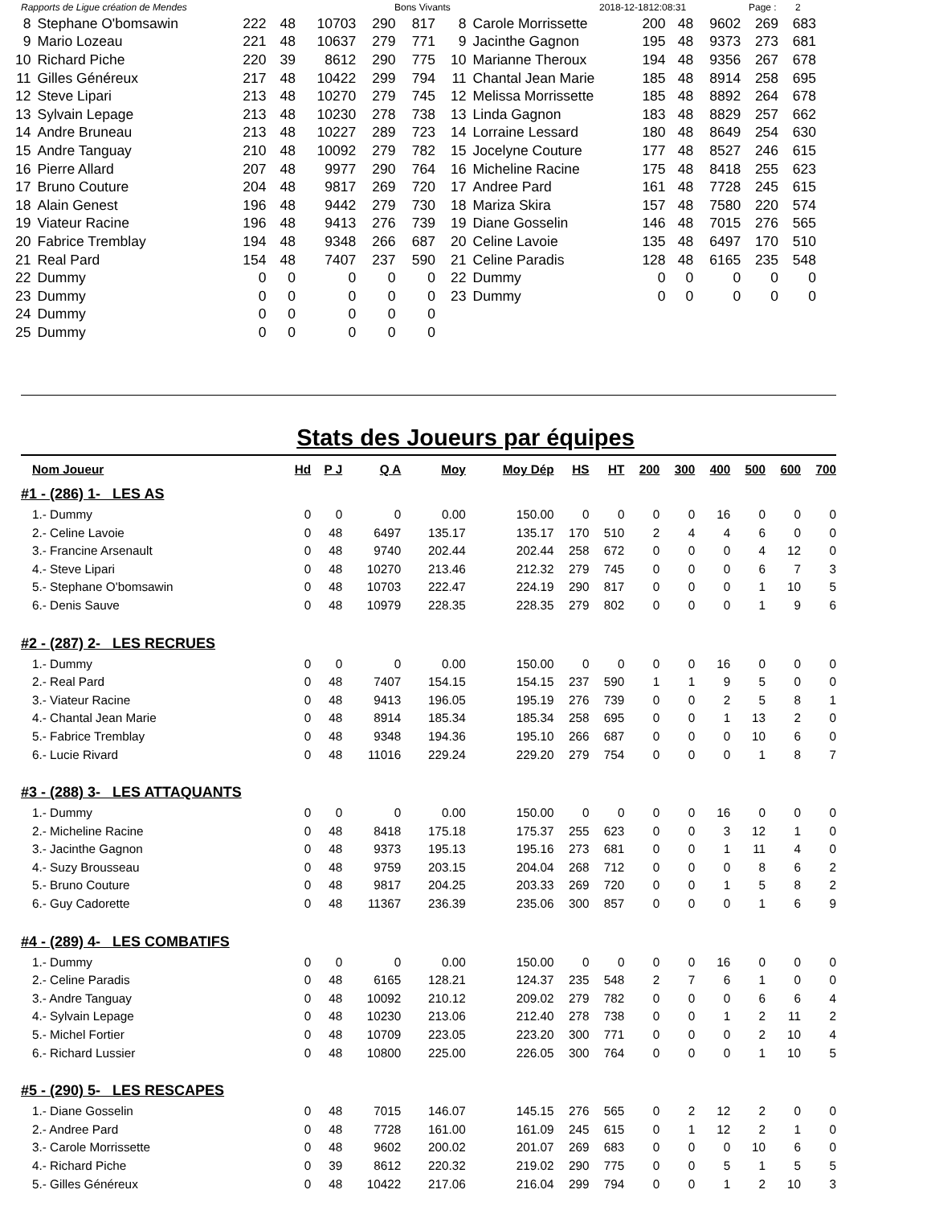Rapports de Ligue création de Mendes Bons Vivants 2018-12-1812:08:31 Page : 2
| 8 | Stephane O'bomsawin | 222 | 48 | 10703 | 290 | 817 |
| 9 | Mario Lozeau | 221 | 48 | 10637 | 279 | 771 |
| 10 | Richard Piche | 220 | 39 | 8612 | 290 | 775 |
| 11 | Gilles Généreux | 217 | 48 | 10422 | 299 | 794 |
| 12 | Steve Lipari | 213 | 48 | 10270 | 279 | 745 |
| 13 | Sylvain Lepage | 213 | 48 | 10230 | 278 | 738 |
| 14 | Andre Bruneau | 213 | 48 | 10227 | 289 | 723 |
| 15 | Andre Tanguay | 210 | 48 | 10092 | 279 | 782 |
| 16 | Pierre Allard | 207 | 48 | 9977 | 290 | 764 |
| 17 | Bruno Couture | 204 | 48 | 9817 | 269 | 720 |
| 18 | Alain Genest | 196 | 48 | 9442 | 279 | 730 |
| 19 | Viateur Racine | 196 | 48 | 9413 | 276 | 739 |
| 20 | Fabrice Tremblay | 194 | 48 | 9348 | 266 | 687 |
| 21 | Real Pard | 154 | 48 | 7407 | 237 | 590 |
| 22 | Dummy | 0 | 0 | 0 | 0 | 0 |
| 23 | Dummy | 0 | 0 | 0 | 0 | 0 |
| 24 | Dummy | 0 | 0 | 0 | 0 | 0 |
| 25 | Dummy | 0 | 0 | 0 | 0 | 0 |
| 8 | Carole Morrissette | 200 | 48 | 9602 | 269 | 683 |
| 9 | Jacinthe Gagnon | 195 | 48 | 9373 | 273 | 681 |
| 10 | Marianne Theroux | 194 | 48 | 9356 | 267 | 678 |
| 11 | Chantal Jean Marie | 185 | 48 | 8914 | 258 | 695 |
| 12 | Melissa Morrissette | 185 | 48 | 8892 | 264 | 678 |
| 13 | Linda Gagnon | 183 | 48 | 8829 | 257 | 662 |
| 14 | Lorraine Lessard | 180 | 48 | 8649 | 254 | 630 |
| 15 | Jocelyne Couture | 177 | 48 | 8527 | 246 | 615 |
| 16 | Micheline Racine | 175 | 48 | 8418 | 255 | 623 |
| 17 | Andree Pard | 161 | 48 | 7728 | 245 | 615 |
| 18 | Mariza Skira | 157 | 48 | 7580 | 220 | 574 |
| 19 | Diane Gosselin | 146 | 48 | 7015 | 276 | 565 |
| 20 | Celine Lavoie | 135 | 48 | 6497 | 170 | 510 |
| 21 | Celine Paradis | 128 | 48 | 6165 | 235 | 548 |
| 22 | Dummy | 0 | 0 | 0 | 0 | 0 |
| 23 | Dummy | 0 | 0 | 0 | 0 | 0 |
Stats des Joueurs par équipes
| Nom Joueur | Hd | P J | Q A | Moy | Moy Dép | HS | HT | 200 | 300 | 400 | 500 | 600 | 700 |
| --- | --- | --- | --- | --- | --- | --- | --- | --- | --- | --- | --- | --- | --- |
| #1 - (286) 1- LES AS | | | | | | | | | | | | | |
| 1.- Dummy | 0 | 0 | 0 | 0.00 | 150.00 | 0 | 0 | 0 | 0 | 16 | 0 | 0 | 0 |
| 2.- Celine Lavoie | 0 | 48 | 6497 | 135.17 | 135.17 | 170 | 510 | 2 | 4 | 4 | 6 | 0 | 0 |
| 3.- Francine Arsenault | 0 | 48 | 9740 | 202.44 | 202.44 | 258 | 672 | 0 | 0 | 0 | 4 | 12 | 0 |
| 4.- Steve Lipari | 0 | 48 | 10270 | 213.46 | 212.32 | 279 | 745 | 0 | 0 | 0 | 6 | 7 | 3 |
| 5.- Stephane O'bomsawin | 0 | 48 | 10703 | 222.47 | 224.19 | 290 | 817 | 0 | 0 | 0 | 1 | 10 | 5 |
| 6.- Denis Sauve | 0 | 48 | 10979 | 228.35 | 228.35 | 279 | 802 | 0 | 0 | 0 | 1 | 9 | 6 |
| #2 - (287) 2- LES RECRUES | | | | | | | | | | | | | |
| 1.- Dummy | 0 | 0 | 0 | 0.00 | 150.00 | 0 | 0 | 0 | 0 | 16 | 0 | 0 | 0 |
| 2.- Real Pard | 0 | 48 | 7407 | 154.15 | 154.15 | 237 | 590 | 1 | 1 | 9 | 5 | 0 | 0 |
| 3.- Viateur Racine | 0 | 48 | 9413 | 196.05 | 195.19 | 276 | 739 | 0 | 0 | 2 | 5 | 8 | 1 |
| 4.- Chantal Jean Marie | 0 | 48 | 8914 | 185.34 | 185.34 | 258 | 695 | 0 | 0 | 1 | 13 | 2 | 0 |
| 5.- Fabrice Tremblay | 0 | 48 | 9348 | 194.36 | 195.10 | 266 | 687 | 0 | 0 | 0 | 10 | 6 | 0 |
| 6.- Lucie Rivard | 0 | 48 | 11016 | 229.24 | 229.20 | 279 | 754 | 0 | 0 | 0 | 1 | 8 | 7 |
| #3 - (288) 3- LES ATTAQUANTS | | | | | | | | | | | | | |
| 1.- Dummy | 0 | 0 | 0 | 0.00 | 150.00 | 0 | 0 | 0 | 0 | 16 | 0 | 0 | 0 |
| 2.- Micheline Racine | 0 | 48 | 8418 | 175.18 | 175.37 | 255 | 623 | 0 | 0 | 3 | 12 | 1 | 0 |
| 3.- Jacinthe Gagnon | 0 | 48 | 9373 | 195.13 | 195.16 | 273 | 681 | 0 | 0 | 1 | 11 | 4 | 0 |
| 4.- Suzy Brousseau | 0 | 48 | 9759 | 203.15 | 204.04 | 268 | 712 | 0 | 0 | 0 | 8 | 6 | 2 |
| 5.- Bruno Couture | 0 | 48 | 9817 | 204.25 | 203.33 | 269 | 720 | 0 | 0 | 1 | 5 | 8 | 2 |
| 6.- Guy Cadorette | 0 | 48 | 11367 | 236.39 | 235.06 | 300 | 857 | 0 | 0 | 0 | 1 | 6 | 9 |
| #4 - (289) 4- LES COMBATIFS | | | | | | | | | | | | | |
| 1.- Dummy | 0 | 0 | 0 | 0.00 | 150.00 | 0 | 0 | 0 | 0 | 16 | 0 | 0 | 0 |
| 2.- Celine Paradis | 0 | 48 | 6165 | 128.21 | 124.37 | 235 | 548 | 2 | 7 | 6 | 1 | 0 | 0 |
| 3.- Andre Tanguay | 0 | 48 | 10092 | 210.12 | 209.02 | 279 | 782 | 0 | 0 | 0 | 6 | 6 | 4 |
| 4.- Sylvain Lepage | 0 | 48 | 10230 | 213.06 | 212.40 | 278 | 738 | 0 | 0 | 1 | 2 | 11 | 2 |
| 5.- Michel Fortier | 0 | 48 | 10709 | 223.05 | 223.20 | 300 | 771 | 0 | 0 | 0 | 2 | 10 | 4 |
| 6.- Richard Lussier | 0 | 48 | 10800 | 225.00 | 226.05 | 300 | 764 | 0 | 0 | 0 | 1 | 10 | 5 |
| #5 - (290) 5- LES RESCAPES | | | | | | | | | | | | | |
| 1.- Diane Gosselin | 0 | 48 | 7015 | 146.07 | 145.15 | 276 | 565 | 0 | 2 | 12 | 2 | 0 | 0 |
| 2.- Andree Pard | 0 | 48 | 7728 | 161.00 | 161.09 | 245 | 615 | 0 | 1 | 12 | 2 | 1 | 0 |
| 3.- Carole Morrissette | 0 | 48 | 9602 | 200.02 | 201.07 | 269 | 683 | 0 | 0 | 0 | 10 | 6 | 0 |
| 4.- Richard Piche | 0 | 39 | 8612 | 220.32 | 219.02 | 290 | 775 | 0 | 0 | 5 | 1 | 5 | 5 |
| 5.- Gilles Généreux | 0 | 48 | 10422 | 217.06 | 216.04 | 299 | 794 | 0 | 0 | 1 | 2 | 10 | 3 |